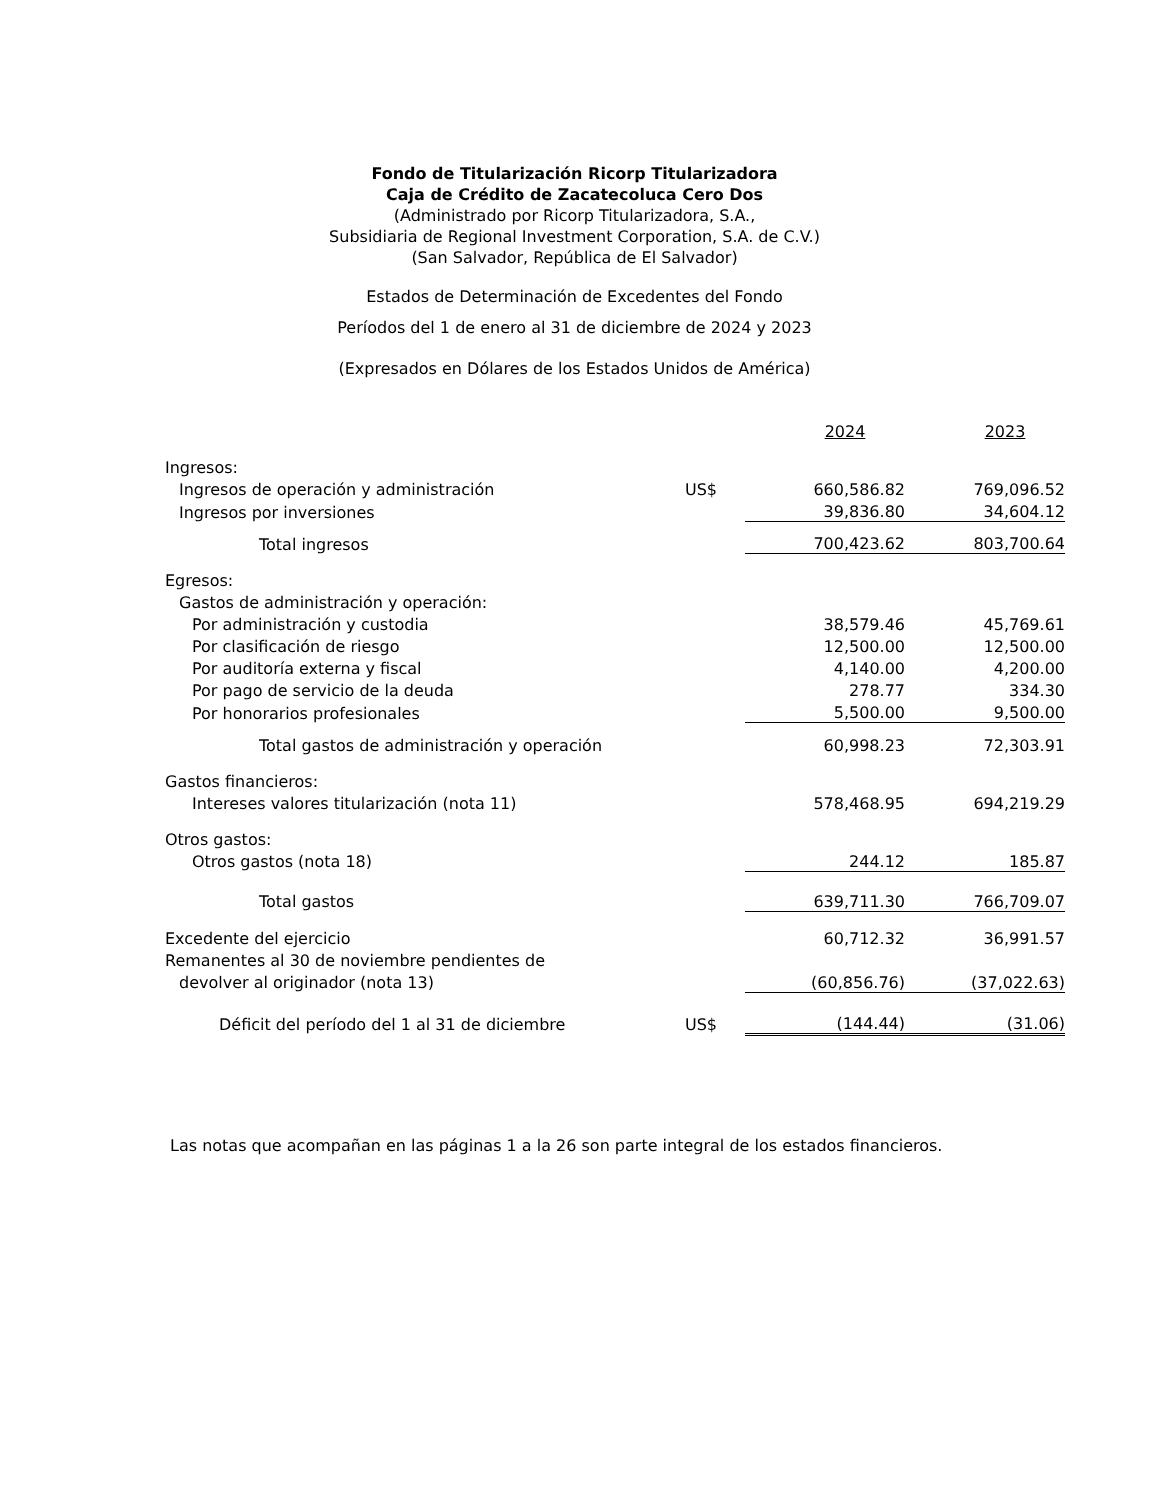Fondo de Titularización Ricorp Titularizadora
Caja de Crédito de Zacatecoluca Cero Dos
(Administrado por Ricorp Titularizadora, S.A.,
Subsidiaria de Regional Investment Corporation, S.A. de C.V.)
(San Salvador, República de El Salvador)
Estados de Determinación de Excedentes del Fondo
Períodos del 1 de enero al 31 de diciembre de 2024 y 2023
(Expresados en Dólares de los Estados Unidos de América)
| | | 2024 | 2023 |
| Ingresos: | | | |
| Ingresos de operación y administración | US$ | 660,586.82 | 769,096.52 |
| Ingresos por inversiones | | 39,836.80 | 34,604.12 |
| Total ingresos | | 700,423.62 | 803,700.64 |
| Egresos: | | | |
| Gastos de administración y operación: | | | |
| Por administración y custodia | | 38,579.46 | 45,769.61 |
| Por clasificación de riesgo | | 12,500.00 | 12,500.00 |
| Por auditoría externa y fiscal | | 4,140.00 | 4,200.00 |
| Por pago de servicio de la deuda | | 278.77 | 334.30 |
| Por honorarios profesionales | | 5,500.00 | 9,500.00 |
| Total gastos de administración y operación | | 60,998.23 | 72,303.91 |
| Gastos financieros: | | | |
| Intereses valores titularización (nota 11) | | 578,468.95 | 694,219.29 |
| Otros gastos: | | | |
| Otros gastos (nota 18) | | 244.12 | 185.87 |
| Total gastos | | 639,711.30 | 766,709.07 |
| Excedente del ejercicio | | 60,712.32 | 36,991.57 |
| Remanentes al 30 de noviembre pendientes de | | | |
| devolver al originador (nota 13) | | (60,856.76) | (37,022.63) |
| Déficit del período del 1 al 31 de diciembre | US$ | (144.44) | (31.06) |
Las notas que acompañan en las páginas 1 a la 26 son parte integral de los estados financieros.